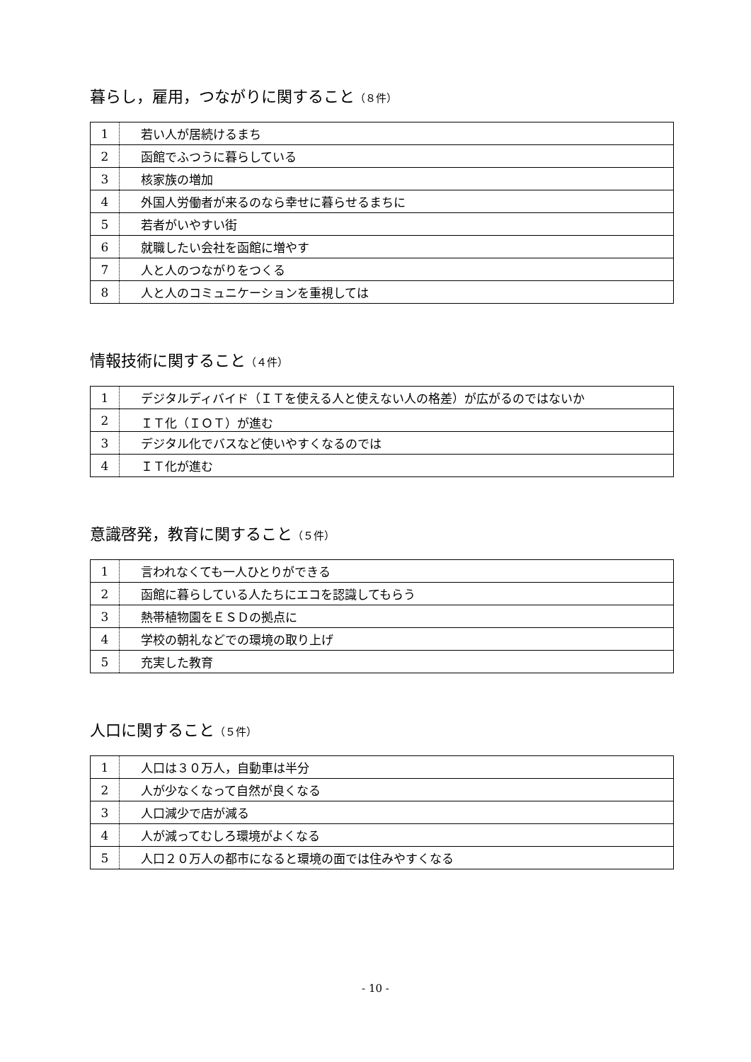暮らし，雇用，つながりに関すること（８件）
| 1 | 若い人が居続けるまち |
| 2 | 函館でふつうに暮らしている |
| 3 | 核家族の増加 |
| 4 | 外国人労働者が来るのなら幸せに暮らせるまちに |
| 5 | 若者がいやすい街 |
| 6 | 就職したい会社を函館に増やす |
| 7 | 人と人のつながりをつくる |
| 8 | 人と人のコミュニケーションを重視しては |
情報技術に関すること（４件）
| 1 | デジタルディバイド（ＩＴを使える人と使えない人の格差）が広がるのではないか |
| 2 | ＩＴ化（ＩＯＴ）が進む |
| 3 | デジタル化でバスなど使いやすくなるのでは |
| 4 | ＩＴ化が進む |
意識啓発，教育に関すること（５件）
| 1 | 言われなくても一人ひとりができる |
| 2 | 函館に暮らしている人たちにエコを認識してもらう |
| 3 | 熱帯植物園をＥＳＤの拠点に |
| 4 | 学校の朝礼などでの環境の取り上げ |
| 5 | 充実した教育 |
人口に関すること（５件）
| 1 | 人口は３０万人，自動車は半分 |
| 2 | 人が少なくなって自然が良くなる |
| 3 | 人口減少で店が減る |
| 4 | 人が減ってむしろ環境がよくなる |
| 5 | 人口２０万人の都市になると環境の面では住みやすくなる |
- 10 -